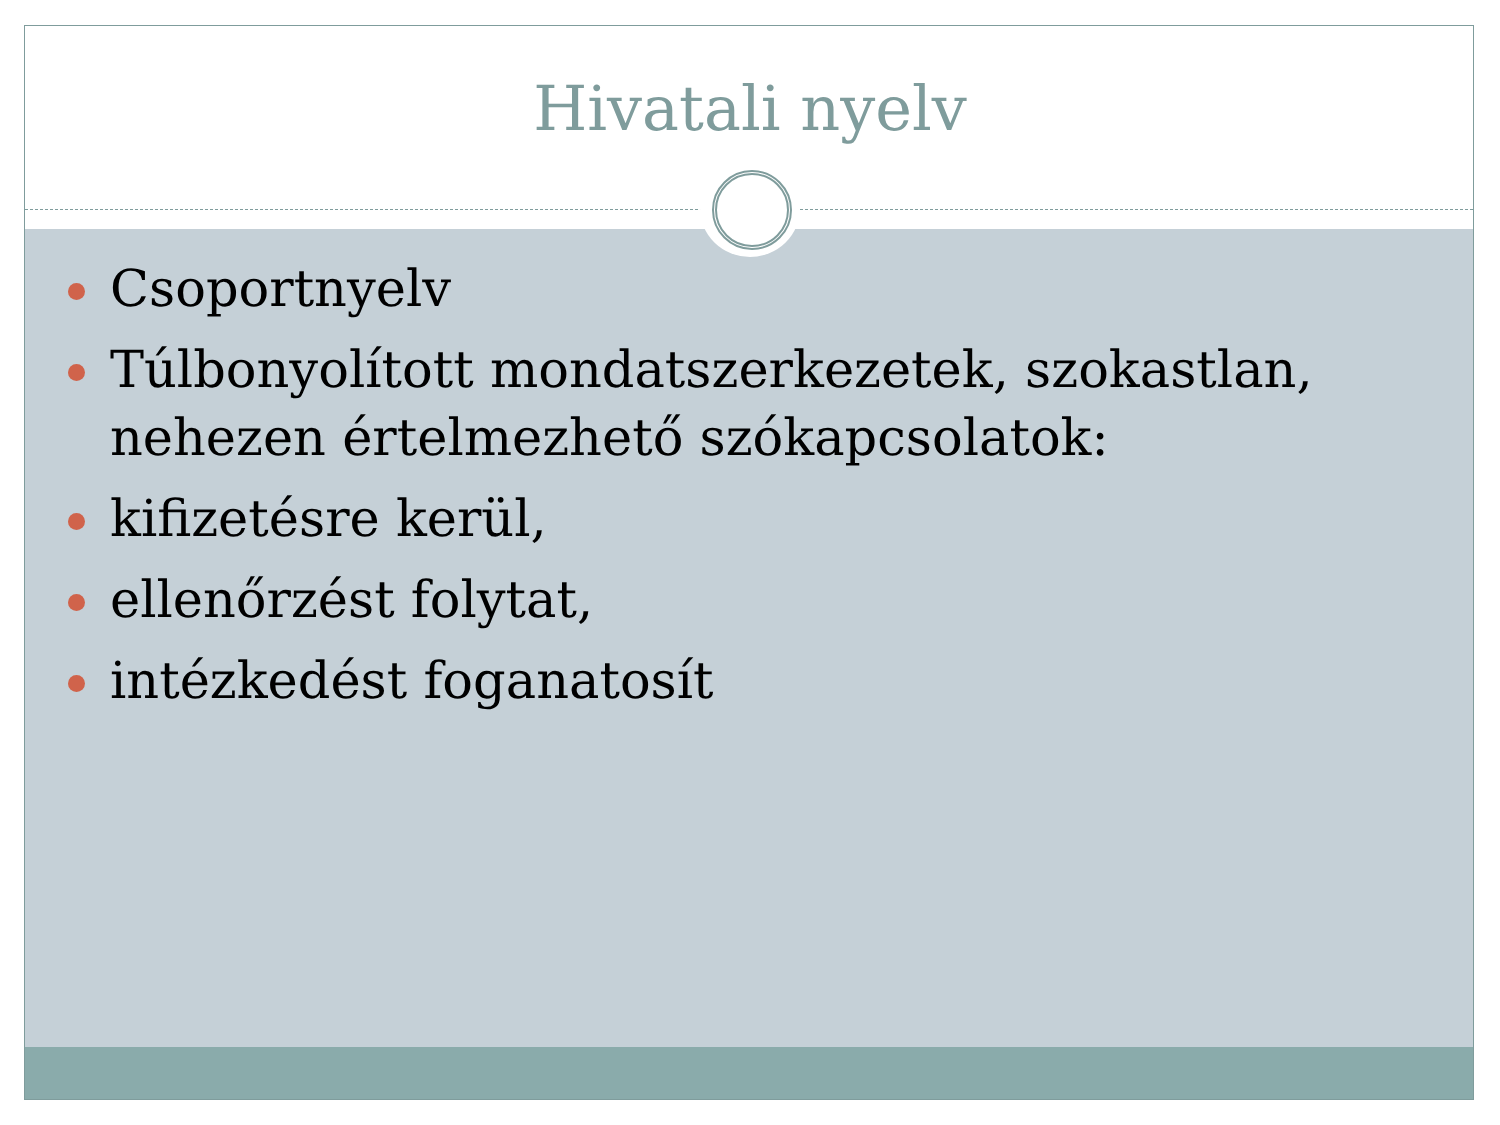Hivatali nyelv
Csoportnyelv
Túlbonyolított mondatszerkezetek, szokastlan, nehezen értelmezhető szókapcsolatok:
kifizetésre kerül,
ellenőrzést folytat,
intézkedést foganatosít